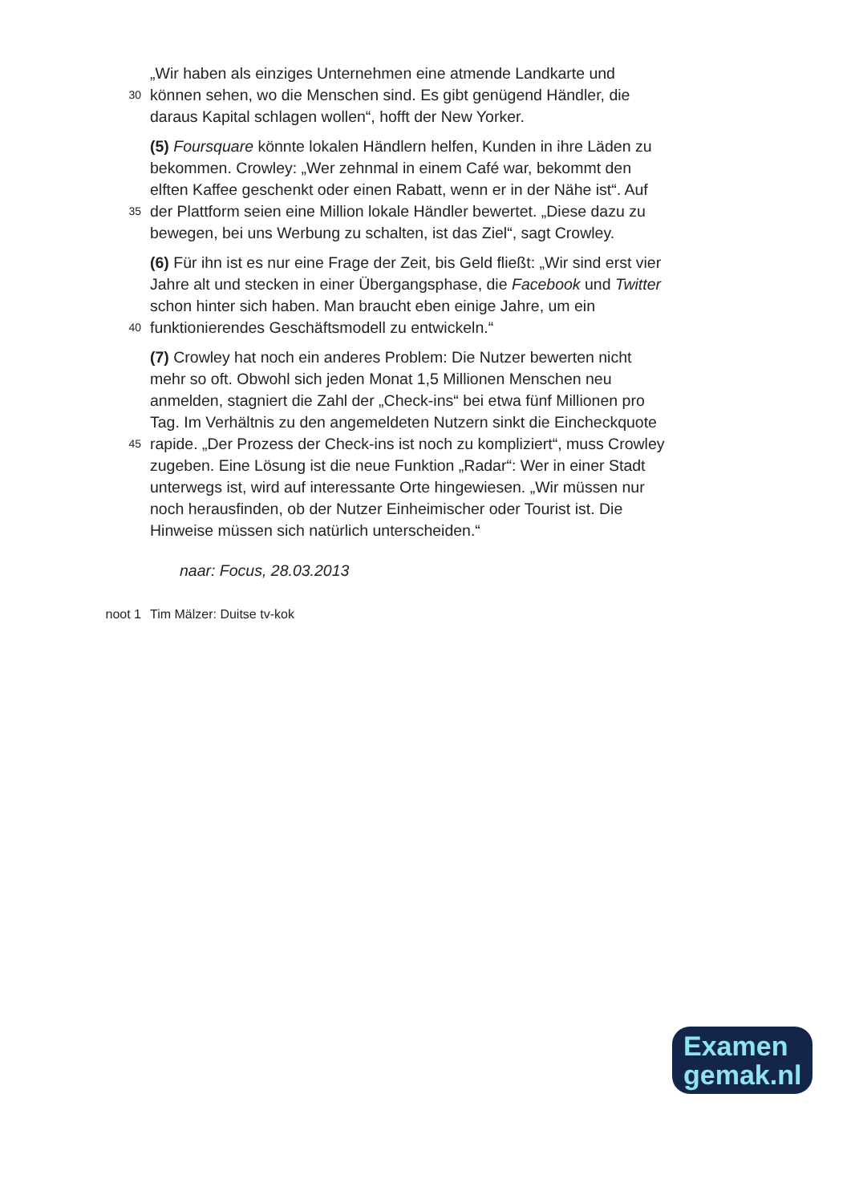„Wir haben als einziges Unternehmen eine atmende Landkarte und
30 können sehen, wo die Menschen sind. Es gibt genügend Händler, die
daraus Kapital schlagen wollen“, hofft der New Yorker.
(5) Foursquare könnte lokalen Händlern helfen, Kunden in ihre Läden zu
bekommen. Crowley: „Wer zehnmal in einem Café war, bekommt den
elften Kaffee geschenkt oder einen Rabatt, wenn er in der Nähe ist“. Auf
35 der Plattform seien eine Million lokale Händler bewertet. „Diese dazu zu
bewegen, bei uns Werbung zu schalten, ist das Ziel“, sagt Crowley.
(6) Für ihn ist es nur eine Frage der Zeit, bis Geld fließt: „Wir sind erst vier
Jahre alt und stecken in einer Übergangsphase, die Facebook und Twitter
schon hinter sich haben. Man braucht eben einige Jahre, um ein
40 funktionierendes Geschäftsmodell zu entwickeln.“
(7) Crowley hat noch ein anderes Problem: Die Nutzer bewerten nicht
mehr so oft. Obwohl sich jeden Monat 1,5 Millionen Menschen neu
anmelden, stagniert die Zahl der „Check-ins“ bei etwa fünf Millionen pro
Tag. Im Verhältnis zu den angemeldeten Nutzern sinkt die Eincheckquote
45 rapide. „Der Prozess der Check-ins ist noch zu kompliziert“, muss Crowley
zugeben. Eine Lösung ist die neue Funktion „Radar“: Wer in einer Stadt
unterwegs ist, wird auf interessante Orte hingewiesen. „Wir müssen nur
noch herausfinden, ob der Nutzer Einheimischer oder Tourist ist. Die
Hinweise müssen sich natürlich unterscheiden.“
naar: Focus, 28.03.2013
noot 1 Tim Mälzer: Duitse tv-kok
Examen
gemak.nl